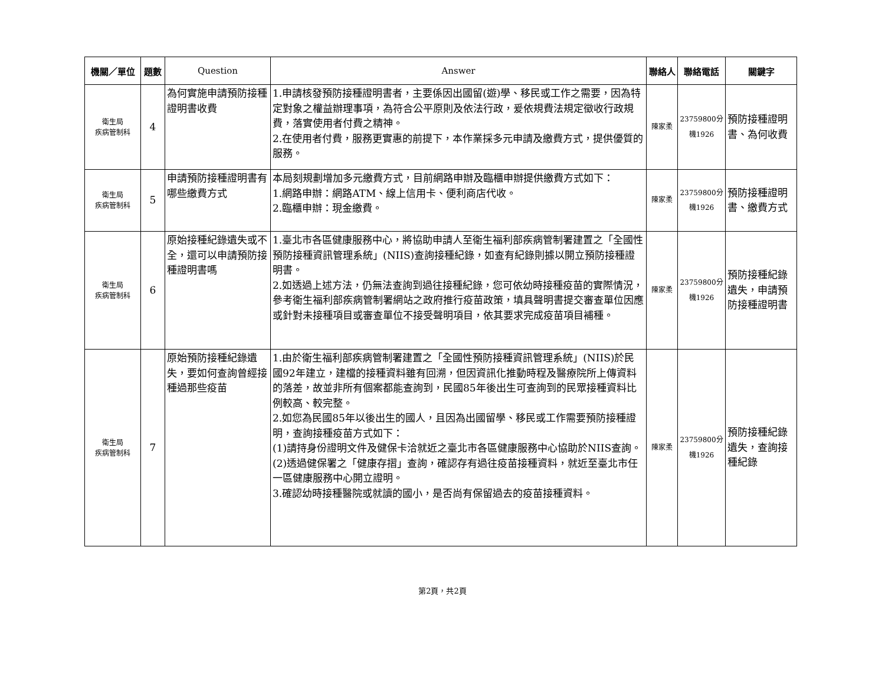| 機關／單位 | 題數 | Question | Answer | 聯絡人 | 聯絡電話 | 關鍵字 |
| --- | --- | --- | --- | --- | --- | --- |
| 衛生局 疾病管制科 | 4 | 為何實施申請預防接種證明書收費 | 1.申請核發預防接種證明書者，主要係因出國留(遊)學、移民或工作之需要，因為特定對象之權益辦理事項，為符合公平原則及依法行政，爰依規費法規定徵收行政規費，落實使用者付費之精神。 2.在使用者付費，服務更實惠的前提下，本作業採多元申請及繳費方式，提供優質的服務。 | 陳家柔 | 23759800分機1926 | 預防接種證明書、為何收費 |
| 衛生局 疾病管制科 | 5 | 申請預防接種證明書有哪些繳費方式 | 本局刻規劃增加多元繳費方式，目前網路申辦及臨櫃申辦提供繳費方式如下： 1.網路申辦：網路ATM、線上信用卡、便利商店代收。 2.臨櫃申辦：現金繳費。 | 陳家柔 | 23759800分機1926 | 預防接種證明書、繳費方式 |
| 衛生局 疾病管制科 | 6 | 原始接種紀錄遺失或不全，還可以申請預防接種證明書嗎 | 1.臺北市各區健康服務中心，將協助申請人至衛生福利部疾病管制署建置之「全國性預防接種資訊管理系統」(NIIS)查詢接種紀錄，如查有紀錄則據以開立預防接種證明書。 2.如透過上述方法，仍無法查詢到過往接種紀錄，您可依幼時接種疫苗的實際情況，參考衛生福利部疾病管制署網站之政府推行疫苗政策，填具聲明書提交審查單位因應或針對未接種項目或審查單位不接受聲明項目，依其要求完成疫苗項目補種。 | 陳家柔 | 23759800分機1926 | 預防接種紀錄遺失，申請預防接種證明書 |
| 衛生局 疾病管制科 | 7 | 原始預防接種紀錄遺失，要如何查詢曾經接種過那些疫苗 | 1.由於衛生福利部疾病管制署建置之「全國性預防接種資訊管理系統」(NIIS)於民國92年建立，建檔的接種資料雖有回溯，但因資訊化推動時程及醫療院所上傳資料的落差，故並非所有個案都能查詢到，民國85年後出生可查詢到的民眾接種資料比例較高、較完整。 2.如您為民國85年以後出生的國人，且因為出國留學、移民或工作需要預防接種證明，查詢接種疫苗方式如下： (1)請持身份證明文件及健保卡洽就近之臺北市各區健康服務中心協助於NIIS查詢。 (2)透過健保署之「健康存摺」查詢，確認存有過往疫苗接種資料，就近至臺北市任一區健康服務中心開立證明。 3.確認幼時接種醫院或就讀的國小，是否尚有保留過去的疫苗接種資料。 | 陳家柔 | 23759800分機1926 | 預防接種紀錄遺失，查詢接種紀錄 |
第2頁，共2頁